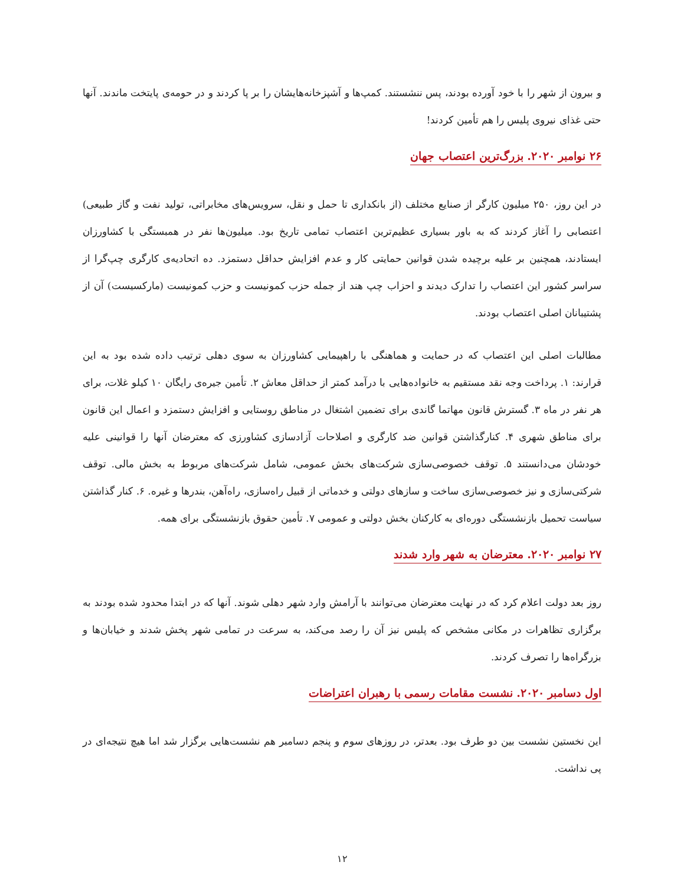و بیرون از شهر را با خود آورده بودند، پس ننشستند. کمپ‌ها و آشپزخانه‌هایشان را بر پا کردند و در حومه‌ی پایتخت ماندند. آنها حتی غذای نیروی پلیس را هم تأمین کردند!
۲۶ نوامبر ۲۰۲۰. بزرگ‌ترین اعتصاب جهان
در این روز، ۲۵۰ میلیون کارگر از صنایع مختلف (از بانکداری تا حمل و نقل، سرویس‌های مخابراتی، تولید نفت و گاز طبیعی) اعتصابی را آغاز کردند که به باور بسیاری عظیم‌ترین اعتصاب تمامی تاریخ بود. میلیون‌ها نفر در همبستگی با کشاورزان ایستادند، همچنین بر علیه برچیده شدن قوانین حمایتی کار و عدم افزایش حداقل دستمزد. ده اتحادیه‌ی کارگری چپ‌گرا از سراسر کشور این اعتصاب را تدارک دیدند و احزاب چپ هند از جمله حزب کمونیست و حزب کمونیست (مارکسیست) آن از پشتیبانان اصلی اعتصاب بودند.
مطالبات اصلی این اعتصاب که در حمایت و هماهنگی با راهپیمایی کشاورزان به سوی دهلی ترتیب داده شده بود به این قرارند: ۱. پرداخت وجه نقد مستقیم به خانواده‌هایی با درآمد کمتر از حداقل معاش ۲. تأمین جیره‌ی رایگان ۱۰ کیلو غلات، برای هر نفر در ماه ۳. گسترش قانون مهاتما گاندی برای تضمین اشتغال در مناطق روستایی و افزایش دستمزد و اعمال این قانون برای مناطق شهری ۴. کنارگذاشتن قوانین ضد کارگری و اصلاحات آزادسازی کشاورزی که معترضان آنها را قوانینی علیه خودشان می‌دانستند ۵. توقف خصوصی‌سازی شرکت‌های بخش عمومی، شامل شرکت‌های مربوط به بخش مالی. توقف شرکتی‌سازی و نیز خصوصی‌سازی ساخت و سازهای دولتی و خدماتی از قبیل راه‌سازی، راه‌آهن، بندرها و غیره. ۶. کنار گذاشتن سیاست تحمیل بازنشستگی دوره‌ای به کارکنان بخش دولتی و عمومی ۷. تأمین حقوق بازنشستگی برای همه.
۲۷ نوامبر ۲۰۲۰. معترضان به شهر وارد شدند
روز بعد دولت اعلام کرد که در نهایت معترضان می‌توانند با آرامش وارد شهر دهلی شوند. آنها که در ابتدا محدود شده بودند به برگزاری تظاهرات در مکانی مشخص که پلیس نیز آن را رصد می‌کند، به سرعت در تمامی شهر پخش شدند و خیابان‌ها و بزرگراه‌ها را تصرف کردند.
اول دسامبر ۲۰۲۰. نشست مقامات رسمی با رهبران اعتراضات
این نخستین نشست بین دو طرف بود. بعدتر، در روزهای سوم و پنجم دسامبر هم نشست‌هایی برگزار شد اما هیچ نتیجه‌ای در پی نداشت.
۱۲